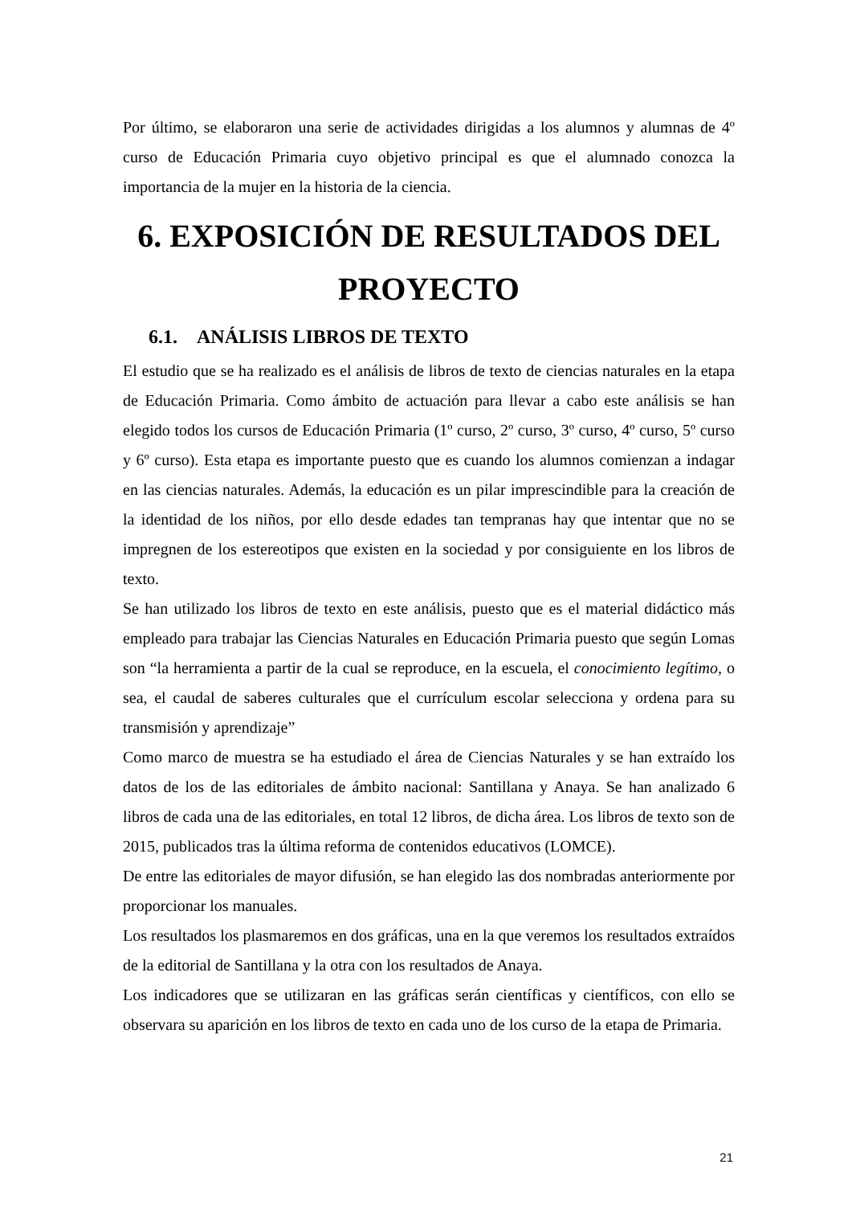Por último, se elaboraron una serie de actividades dirigidas a los alumnos y alumnas de 4º curso de Educación Primaria cuyo objetivo principal es que el alumnado conozca la importancia de la mujer en la historia de la ciencia.
6. EXPOSICIÓN DE RESULTADOS DEL PROYECTO
6.1. ANÁLISIS LIBROS DE TEXTO
El estudio que se ha realizado es el análisis de libros de texto de ciencias naturales en la etapa de Educación Primaria. Como ámbito de actuación para llevar a cabo este análisis se han elegido todos los cursos de Educación Primaria (1º curso, 2º curso, 3º curso, 4º curso, 5º curso y 6º curso). Esta etapa es importante puesto que es cuando los alumnos comienzan a indagar en las ciencias naturales. Además, la educación es un pilar imprescindible para la creación de la identidad de los niños, por ello desde edades tan tempranas hay que intentar que no se impregnen de los estereotipos que existen en la sociedad y por consiguiente en los libros de texto.
Se han utilizado los libros de texto en este análisis, puesto que es el material didáctico más empleado para trabajar las Ciencias Naturales en Educación Primaria puesto que según Lomas son “la herramienta a partir de la cual se reproduce, en la escuela, el conocimiento legítimo, o sea, el caudal de saberes culturales que el currículum escolar selecciona y ordena para su transmisión y aprendizaje”
Como marco de muestra se ha estudiado el área de Ciencias Naturales y se han extraído los datos de los de las editoriales de ámbito nacional: Santillana y Anaya. Se han analizado 6 libros de cada una de las editoriales, en total 12 libros, de dicha área. Los libros de texto son de 2015, publicados tras la última reforma de contenidos educativos (LOMCE).
De entre las editoriales de mayor difusión, se han elegido las dos nombradas anteriormente por proporcionar los manuales.
Los resultados los plasmaremos en dos gráficas, una en la que veremos los resultados extraídos de la editorial de Santillana y la otra con los resultados de Anaya.
Los indicadores que se utilizaran en las gráficas serán científicas y científicos, con ello se observara su aparición en los libros de texto en cada uno de los curso de la etapa de Primaria.
21